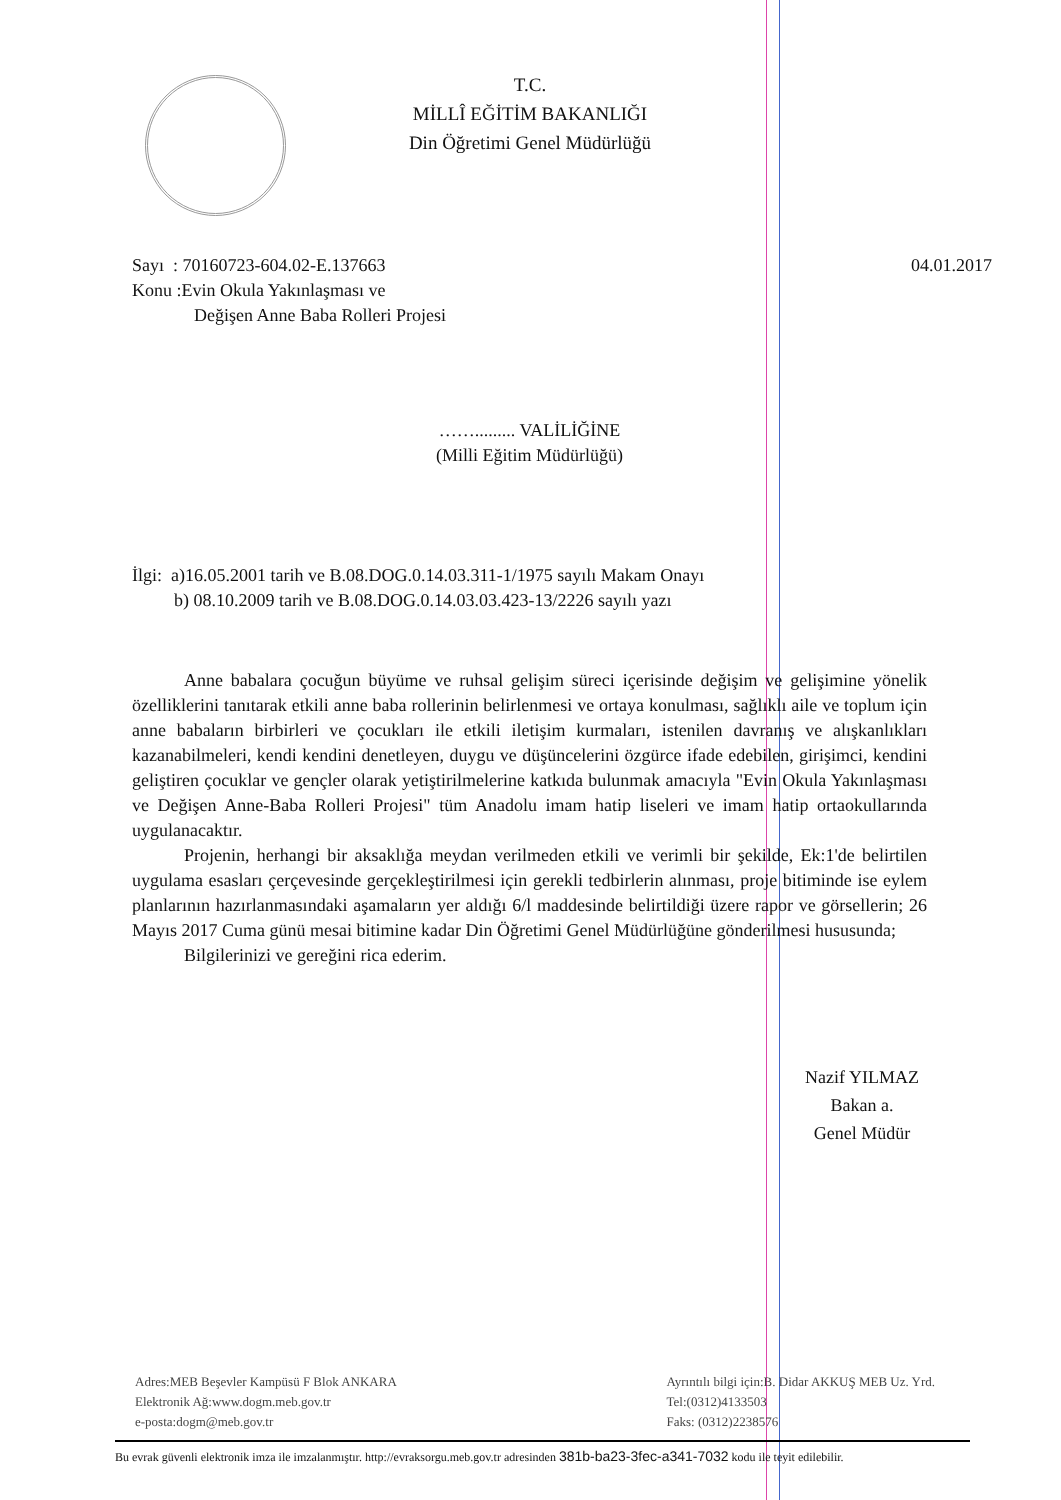T.C.
MİLLÎ EĞİTİM BAKANLIĞI
Din Öğretimi Genel Müdürlüğü
Sayı : 70160723-604.02-E.137663 04.01.2017
Konu :Evin Okula Yakınlaşması ve
Değişen Anne Baba Rolleri Projesi
……......... VALİLİĞİNE
(Milli Eğitim Müdürlüğü)
İlgi: a)16.05.2001 tarih ve B.08.DOG.0.14.03.311-1/1975 sayılı Makam Onayı
b) 08.10.2009 tarih ve B.08.DOG.0.14.03.03.423-13/2226 sayılı yazı
Anne babalara çocuğun büyüme ve ruhsal gelişim süreci içerisinde değişim ve gelişimine yönelik özelliklerini tanıtarak etkili anne baba rollerinin belirlenmesi ve ortaya konulması, sağlıklı aile ve toplum için anne babaların birbirleri ve çocukları ile etkili iletişim kurmaları, istenilen davranış ve alışkanlıkları kazanabilmeleri, kendi kendini denetleyen, duygu ve düşüncelerini özgürce ifade edebilen, girişimci, kendini geliştiren çocuklar ve gençler olarak yetiştirilmelerine katkıda bulunmak amacıyla "Evin Okula Yakınlaşması ve Değişen Anne-Baba Rolleri Projesi" tüm Anadolu imam hatip liseleri ve imam hatip ortaokullarında uygulanacaktır.
Projenin, herhangi bir aksaklığa meydan verilmeden etkili ve verimli bir şekilde, Ek:1'de belirtilen uygulama esasları çerçevesinde gerçekleştirilmesi için gerekli tedbirlerin alınması, proje bitiminde ise eylem planlarının hazırlanmasındaki aşamaların yer aldığı 6/l maddesinde belirtildiği üzere rapor ve görsellerin; 26 Mayıs 2017 Cuma günü mesai bitimine kadar Din Öğretimi Genel Müdürlüğüne gönderilmesi hususunda;
Bilgilerinizi ve gereğini rica ederim.
Nazif YILMAZ
Bakan a.
Genel Müdür
Adres:MEB Beşevler Kampüsü F Blok ANKARA
Elektronik Ağ:www.dogm.meb.gov.tr
e-posta:dogm@meb.gov.tr
Ayrıntılı bilgi için:B. Didar AKKUŞ MEB Uz. Yrd.
Tel:(0312)4133503
Faks: (0312)2238576
Bu evrak güvenli elektronik imza ile imzalanmıştır. http://evraksorgu.meb.gov.tr adresinden 381b-ba23-3fec-a341-7032 kodu ile teyit edilebilir.